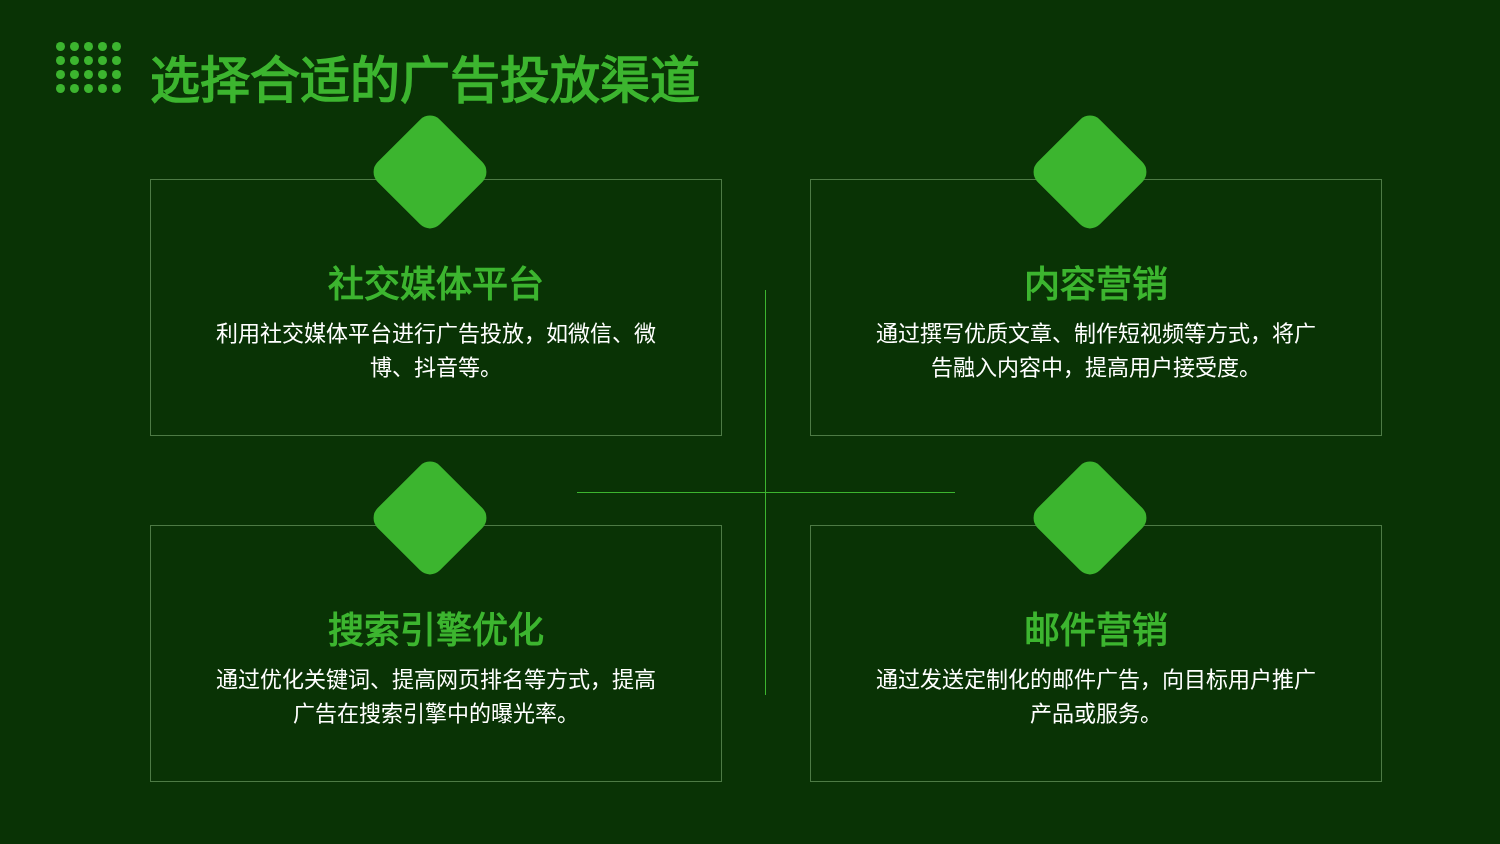选择合适的广告投放渠道
社交媒体平台
利用社交媒体平台进行广告投放，如微信、微博、抖音等。
内容营销
通过撰写优质文章、制作短视频等方式，将广告融入内容中，提高用户接受度。
搜索引擎优化
通过优化关键词、提高网页排名等方式，提高广告在搜索引擎中的曝光率。
邮件营销
通过发送定制化的邮件广告，向目标用户推广产品或服务。